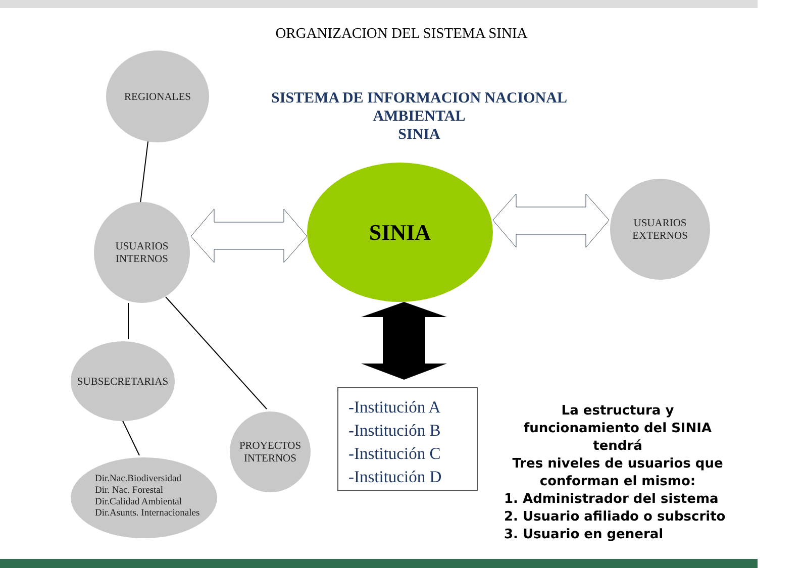ORGANIZACION DEL SISTEMA SINIA
SISTEMA DE INFORMACION NACIONAL
AMBIENTAL
SINIA
REGIONALES
USUARIOS
INTERNOS
SUBSECRETARIAS
PROYECTOS
INTERNOS
Dir.Nac.Biodiversidad
Dir. Nac. Forestal
Dir.Calidad Ambiental
Dir.Asunts. Internacionales
SINIA
USUARIOS
EXTERNOS
-Institución A
-Institución B
-Institución C
-Institución D
La estructura y funcionamiento del SINIA tendrá
Tres niveles de usuarios que conforman el mismo:
1. Administrador del sistema
2. Usuario afiliado o subscrito
3. Usuario en general